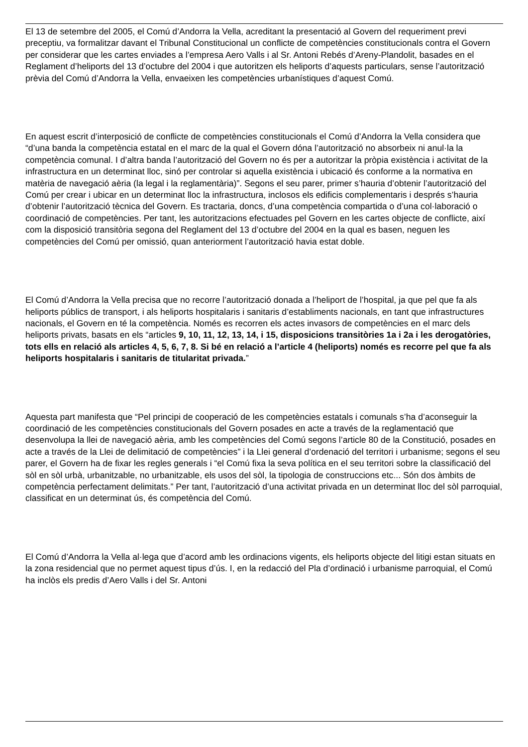El 13 de setembre del 2005, el Comú d’Andorra la Vella, acreditant la presentació al Govern del requeriment previ preceptiu, va formalitzar davant el Tribunal Constitucional un conflicte de competències constitucionals contra el Govern per considerar que les cartes enviades a l’empresa Aero Valls i al Sr. Antoni Rebés d’Areny-Plandolit, basades en el Reglament d’heliports del 13 d’octubre del 2004 i que autoritzen els heliports d’aquests particulars, sense l’autorització prèvia del Comú d’Andorra la Vella, envaeixen les competències urbanístiques d’aquest Comú.
En aquest escrit d’interposició de conflicte de competències constitucionals el Comú d’Andorra la Vella considera que “d’una banda la competència estatal en el marc de la qual el Govern dóna l’autorització no absorbeix ni anul·la la competència comunal. I d’altra banda l’autorització del Govern no és per a autoritzar la pròpia existència i activitat de la infrastructura en un determinat lloc, sinó per controlar si aquella existència i ubicació és conforme a la normativa en matèria de navegació aèria (la legal i la reglamentària)”. Segons el seu parer, primer s’hauria d’obtenir l’autorització del Comú per crear i ubicar en un determinat lloc la infrastructura, inclosos els edificis complementaris i després s’hauria d’obtenir l’autorització tècnica del Govern. Es tractaria, doncs, d’una competència compartida o d’una col·laboració o coordinació de competències. Per tant, les autoritzacions efectuades pel Govern en les cartes objecte de conflicte, així com la disposició transitòria segona del Reglament del 13 d’octubre del 2004 en la qual es basen, neguen les competències del Comú per omissió, quan anteriorment l’autorització havia estat doble.
El Comú d’Andorra la Vella precisa que no recorre l’autorització donada a l’heliport de l’hospital, ja que pel que fa als heliports públics de transport, i als heliports hospitalaris i sanitaris d’establiments nacionals, en tant que infrastructures nacionals, el Govern en té la competència. Només es recorren els actes invasors de competències en el marc dels heliports privats, basats en els “articles 9, 10, 11, 12, 13, 14, i 15, disposicions transitòries 1a i 2a i les derogatòries, tots ells en relació als articles 4, 5, 6, 7, 8. Si bé en relació a l’article 4 (heliports) només es recorre pel que fa als heliports hospitalaris i sanitaris de titularitat privada.”
Aquesta part manifesta que “Pel principi de cooperació de les competències estatals i comunals s’ha d’aconseguir la coordinació de les competències constitucionals del Govern posades en acte a través de la reglamentació que desenvolupa la llei de navegació aèria, amb les competències del Comú segons l’article 80 de la Constitució, posades en acte a través de la Llei de delimitació de competències” i la Llei general d’ordenació del territori i urbanisme; segons el seu parer, el Govern ha de fixar les regles generals i “el Comú fixa la seva política en el seu territori sobre la classificació del sòl en sòl urbà, urbanitzable, no urbanitzable, els usos del sòl, la tipologia de construccions etc... Són dos àmbits de competència perfectament delimitats.” Per tant, l’autorització d’una activitat privada en un determinat lloc del sòl parroquial, classificat en un determinat ús, és competència del Comú.
El Comú d’Andorra la Vella al·lega que d’acord amb les ordinacions vigents, els heliports objecte del litigi estan situats en la zona residencial que no permet aquest tipus d’ús. I, en la redacció del Pla d’ordinació i urbanisme parroquial, el Comú ha inclòs els predis d’Aero Valls i del Sr. Antoni